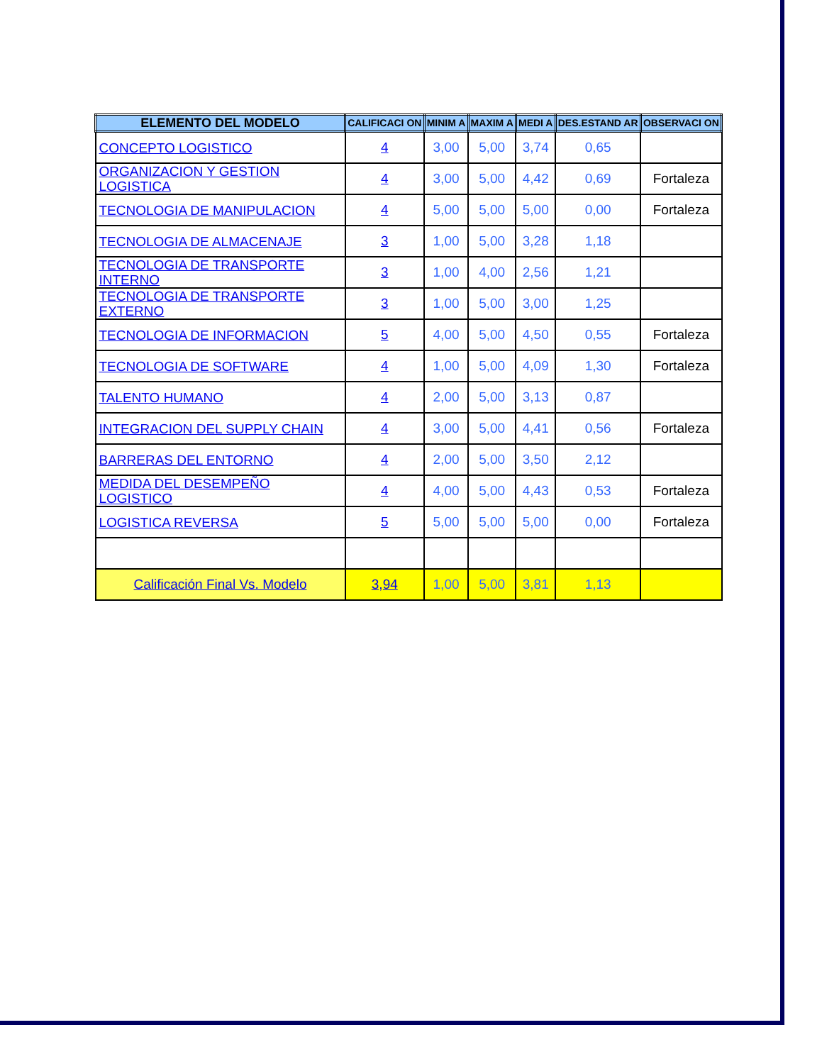| ELEMENTO DEL MODELO | CALIFICACI ON | MINIM A | MAXIM A | MEDI A | DES.ESTAND AR | OBSERVACI ON |
| --- | --- | --- | --- | --- | --- | --- |
| CONCEPTO LOGISTICO | 4 | 3,00 | 5,00 | 3,74 | 0,65 | |
| ORGANIZACION Y GESTION LOGISTICA | 4 | 3,00 | 5,00 | 4,42 | 0,69 | Fortaleza |
| TECNOLOGIA DE MANIPULACION | 4 | 5,00 | 5,00 | 5,00 | 0,00 | Fortaleza |
| TECNOLOGIA DE ALMACENAJE | 3 | 1,00 | 5,00 | 3,28 | 1,18 | |
| TECNOLOGIA DE TRANSPORTE INTERNO | 3 | 1,00 | 4,00 | 2,56 | 1,21 | |
| TECNOLOGIA DE TRANSPORTE EXTERNO | 3 | 1,00 | 5,00 | 3,00 | 1,25 | |
| TECNOLOGIA DE INFORMACION | 5 | 4,00 | 5,00 | 4,50 | 0,55 | Fortaleza |
| TECNOLOGIA DE SOFTWARE | 4 | 1,00 | 5,00 | 4,09 | 1,30 | Fortaleza |
| TALENTO HUMANO | 4 | 2,00 | 5,00 | 3,13 | 0,87 | |
| INTEGRACION DEL SUPPLY CHAIN | 4 | 3,00 | 5,00 | 4,41 | 0,56 | Fortaleza |
| BARRERAS DEL ENTORNO | 4 | 2,00 | 5,00 | 3,50 | 2,12 | |
| MEDIDA DEL DESEMPEÑO LOGISTICO | 4 | 4,00 | 5,00 | 4,43 | 0,53 | Fortaleza |
| LOGISTICA REVERSA | 5 | 5,00 | 5,00 | 5,00 | 0,00 | Fortaleza |
| Calificación Final Vs. Modelo | 3,94 | 1,00 | 5,00 | 3,81 | 1,13 | |